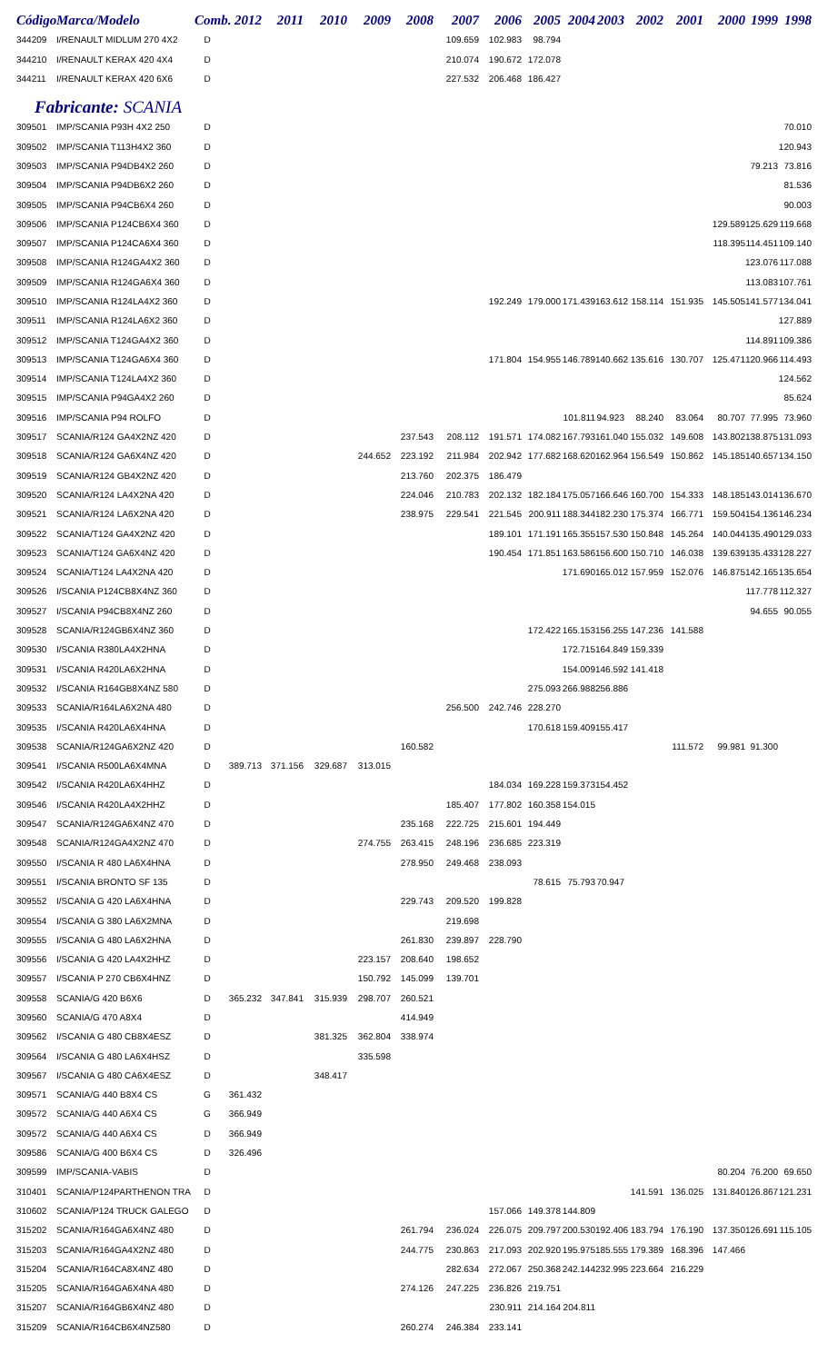| Código | Marca/Modelo | Comb. | 2012 | 2011 | 2010 | 2009 | 2008 | 2007 | 2006 | 2005 | 2004 | 2003 | 2002 | 2001 | 2000 | 1999 | 1998 |
| --- | --- | --- | --- | --- | --- | --- | --- | --- | --- | --- | --- | --- | --- | --- | --- | --- | --- |
| 344209 | I/RENAULT MIDLUM 270 4X2 | D | | | | | | 109.659 | 102.983 | 98.794 | | | | | | | |
| 344210 | I/RENAULT KERAX 420 4X4 | D | | | | | | 210.074 | 190.672 | 172.078 | | | | | | | |
| 344211 | I/RENAULT KERAX 420 6X6 | D | | | | | | 227.532 | 206.468 | 186.427 | | | | | | | |
| Fabricante: SCANIA | | | | | | | | | | | | | | | | | |
| 309501 | IMP/SCANIA P93H 4X2 250 | D | | | | | | | | | | | | | | | 70.010 |
| 309502 | IMP/SCANIA T113H4X2 360 | D | | | | | | | | | | | | | | | 120.943 |
| 309503 | IMP/SCANIA P94DB4X2 260 | D | | | | | | | | | | | | | | 79.213 | 73.816 |
| 309504 | IMP/SCANIA P94DB6X2 260 | D | | | | | | | | | | | | | | | 81.536 |
| 309505 | IMP/SCANIA P94CB6X4 260 | D | | | | | | | | | | | | | | | 90.003 |
| 309506 | IMP/SCANIA P124CB6X4 360 | D | | | | | | | | | | | | | 129.589 | 125.629 | 119.668 |
| 309507 | IMP/SCANIA P124CA6X4 360 | D | | | | | | | | | | | | | 118.395 | 114.451 | 109.140 |
| 309508 | IMP/SCANIA R124GA4X2 360 | D | | | | | | | | | | | | | | 123.076 | 117.088 |
| 309509 | IMP/SCANIA R124GA6X4 360 | D | | | | | | | | | | | | | | 113.083 | 107.761 |
| 309510 | IMP/SCANIA R124LA4X2 360 | D | | | | | | | 192.249 | 179.000 | 171.439 | 163.612 | 158.114 | 151.935 | 145.505 | 141.577 | 134.041 |
| 309511 | IMP/SCANIA R124LA6X2 360 | D | | | | | | | | | | | | | | | 127.889 |
| 309512 | IMP/SCANIA T124GA4X2 360 | D | | | | | | | | | | | | | | 114.891 | 109.386 |
| 309513 | IMP/SCANIA T124GA6X4 360 | D | | | | | | | 171.804 | 154.955 | 146.789 | 140.662 | 135.616 | 130.707 | 125.471 | 120.966 | 114.493 |
| 309514 | IMP/SCANIA T124LA4X2 360 | D | | | | | | | | | | | | | | | 124.562 |
| 309515 | IMP/SCANIA P94GA4X2 260 | D | | | | | | | | | | | | | | | 85.624 |
| 309516 | IMP/SCANIA P94 ROLFO | D | | | | | | | | | 101.811 | 94.923 | 88.240 | 83.064 | 80.707 | 77.995 | 73.960 |
| 309517 | SCANIA/R124 GA4X2NZ 420 | D | | | | | 237.543 | 208.112 | 191.571 | 174.082 | 167.793 | 161.040 | 155.032 | 149.608 | 143.802 | 138.875 | 131.093 |
| 309518 | SCANIA/R124 GA6X4NZ 420 | D | | | | 244.652 | 223.192 | 211.984 | 202.942 | 177.682 | 168.620 | 162.964 | 156.549 | 150.862 | 145.185 | 140.657 | 134.150 |
| 309519 | SCANIA/R124 GB4X2NZ 420 | D | | | | | 213.760 | 202.375 | 186.479 | | | | | | | | |
| 309520 | SCANIA/R124 LA4X2NA 420 | D | | | | | 224.046 | 210.783 | 202.132 | 182.184 | 175.057 | 166.646 | 160.700 | 154.333 | 148.185 | 143.014 | 136.670 |
| 309521 | SCANIA/R124 LA6X2NA 420 | D | | | | | 238.975 | 229.541 | 221.545 | 200.911 | 188.344 | 182.230 | 175.374 | 166.771 | 159.504 | 154.136 | 146.234 |
| 309522 | SCANIA/T124 GA4X2NZ 420 | D | | | | | | | 189.101 | 171.191 | 165.355 | 157.530 | 150.848 | 145.264 | 140.044 | 135.490 | 129.033 |
| 309523 | SCANIA/T124 GA6X4NZ 420 | D | | | | | | | 190.454 | 171.851 | 163.586 | 156.600 | 150.710 | 146.038 | 139.639 | 135.433 | 128.227 |
| 309524 | SCANIA/T124 LA4X2NA 420 | D | | | | | | | | | 171.690 | 165.012 | 157.959 | 152.076 | 146.875 | 142.165 | 135.654 |
| 309526 | I/SCANIA P124CB8X4NZ 360 | D | | | | | | | | | | | | | | 117.778 | 112.327 |
| 309527 | I/SCANIA P94CB8X4NZ 260 | D | | | | | | | | | | | | | | 94.655 | 90.055 |
| 309528 | SCANIA/R124GB6X4NZ 360 | D | | | | | | | | 172.422 | 165.153 | 156.255 | 147.236 | 141.588 | | | |
| 309530 | I/SCANIA R380LA4X2HNA | D | | | | | | | | | 172.715 | 164.849 | 159.339 | | | | |
| 309531 | I/SCANIA R420LA6X2HNA | D | | | | | | | | | 154.009 | 146.592 | 141.418 | | | | |
| 309532 | I/SCANIA R164GB8X4NZ 580 | D | | | | | | | | 275.093 | 266.988 | 256.886 | | | | | |
| 309533 | SCANIA/R164LA6X2NA 480 | D | | | | | | 256.500 | 242.746 | 228.270 | | | | | | | |
| 309535 | I/SCANIA R420LA6X4HNA | D | | | | | | | | 170.618 | 159.409 | 155.417 | | | | | |
| 309538 | SCANIA/R124GA6X2NZ 420 | D | | | | | 160.582 | | | | | | | 111.572 | 99.981 | 91.300 | |
| 309541 | I/SCANIA R500LA6X4MNA | D | 389.713 | 371.156 | 329.687 | 313.015 | | | | | | | | | | | |
| 309542 | I/SCANIA R420LA6X4HHZ | D | | | | | | | 184.034 | 169.228 | 159.373 | 154.452 | | | | | |
| 309546 | I/SCANIA R420LA4X2HHZ | D | | | | | | 185.407 | 177.802 | 160.358 | 154.015 | | | | | | |
| 309547 | SCANIA/R124GA6X4NZ 470 | D | | | | | 235.168 | 222.725 | 215.601 | 194.449 | | | | | | | |
| 309548 | SCANIA/R124GA4X2NZ 470 | D | | | | 274.755 | 263.415 | 248.196 | 236.685 | 223.319 | | | | | | | |
| 309550 | I/SCANIA R 480 LA6X4HNA | D | | | | | 278.950 | 249.468 | 238.093 | | | | | | | | |
| 309551 | I/SCANIA BRONTO SF 135 | D | | | | | | | | 78.615 | 75.793 | 70.947 | | | | | |
| 309552 | I/SCANIA G 420 LA6X4HNA | D | | | | | 229.743 | 209.520 | 199.828 | | | | | | | | |
| 309554 | I/SCANIA G 380 LA6X2MNA | D | | | | | | 219.698 | | | | | | | | | |
| 309555 | I/SCANIA G 480 LA6X2HNA | D | | | | | 261.830 | 239.897 | 228.790 | | | | | | | | |
| 309556 | I/SCANIA G 420 LA4X2HHZ | D | | | | 223.157 | 208.640 | 198.652 | | | | | | | | | |
| 309557 | I/SCANIA P 270 CB6X4HNZ | D | | | | 150.792 | 145.099 | 139.701 | | | | | | | | | |
| 309558 | SCANIA/G 420 B6X6 | D | 365.232 | 347.841 | 315.939 | 298.707 | 260.521 | | | | | | | | | | |
| 309560 | SCANIA/G 470 A8X4 | D | | | | | 414.949 | | | | | | | | | | |
| 309562 | I/SCANIA G 480 CB8X4ESZ | D | | | 381.325 | 362.804 | 338.974 | | | | | | | | | | |
| 309564 | I/SCANIA G 480 LA6X4HSZ | D | | | | 335.598 | | | | | | | | | | | |
| 309567 | I/SCANIA G 480 CA6X4ESZ | D | | | 348.417 | | | | | | | | | | | | |
| 309571 | SCANIA/G 440 B8X4 CS | G | 361.432 | | | | | | | | | | | | | | |
| 309572 | SCANIA/G 440 A6X4 CS | G | 366.949 | | | | | | | | | | | | | | |
| 309572 | SCANIA/G 440 A6X4 CS | D | 366.949 | | | | | | | | | | | | | | |
| 309586 | SCANIA/G 400 B6X4 CS | D | 326.496 | | | | | | | | | | | | | | |
| 309599 | IMP/SCANIA-VABIS | D | | | | | | | | | | | | | 80.204 | 76.200 | 69.650 |
| 310401 | SCANIA/P124PARTHENON TRA | D | | | | | | | | | | | 141.591 | 136.025 | 131.840 | 126.867 | 121.231 |
| 310602 | SCANIA/P124 TRUCK GALEGO | D | | | | | | | 157.066 | 149.378 | 144.809 | | | | | | |
| 315202 | SCANIA/R164GA6X4NZ 480 | D | | | | | 261.794 | 236.024 | 226.075 | 209.797 | 200.530 | 192.406 | 183.794 | 176.190 | 137.350 | 126.691 | 115.105 |
| 315203 | SCANIA/R164GA4X2NZ 480 | D | | | | | 244.775 | 230.863 | 217.093 | 202.920 | 195.975 | 185.555 | 179.389 | 168.396 | 147.466 | | |
| 315204 | SCANIA/R164CA8X4NZ 480 | D | | | | | | 282.634 | 272.067 | 250.368 | 242.144 | 232.995 | 223.664 | 216.229 | | | |
| 315205 | SCANIA/R164GA6X4NA 480 | D | | | | | 274.126 | 247.225 | 236.826 | 219.751 | | | | | | | |
| 315207 | SCANIA/R164GB6X4NZ 480 | D | | | | | | | 230.911 | 214.164 | 204.811 | | | | | | |
| 315209 | SCANIA/R164CB6X4NZ580 | D | | | | | 260.274 | 246.384 | 233.141 | | | | | | | | |